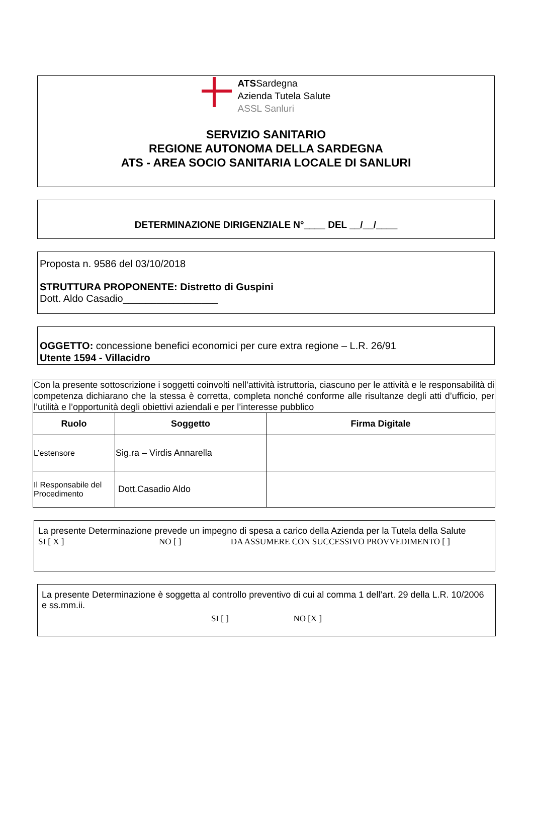ATSSardegna
Azienda Tutela Salute
ASSL Sanluri
SERVIZIO SANITARIO
REGIONE AUTONOMA DELLA SARDEGNA
ATS - AREA SOCIO SANITARIA LOCALE DI SANLURI
DETERMINAZIONE DIRIGENZIALE N°____ DEL __/__/____
Proposta n. 9586 del 03/10/2018
STRUTTURA PROPONENTE: Distretto di Guspini
Dott. Aldo Casadio_________________
OGGETTO: concessione benefici economici per cure extra regione – L.R. 26/91
Utente 1594 - Villacidro
| Con la presente sottoscrizione i soggetti coinvolti nell’attività istruttoria, ciascuno per le attività e le responsabilità di competenza dichiarano che la stessa è corretta, completa nonché conforme alle risultanze degli atti d’ufficio, per l’utilità e l’opportunità degli obiettivi aziendali e per l’interesse pubblico | | |
| Ruolo | Soggetto | Firma Digitale |
| L’estensore | Sig.ra – Virdis Annarella | |
| Il Responsabile del Procedimento | Dott.Casadio Aldo | |
La presente Determinazione prevede un impegno di spesa a carico della Azienda per la Tutela della Salute
SI [ X ] NO [ ] DA ASSUMERE CON SUCCESSIVO PROVVEDIMENTO [ ]
La presente Determinazione è soggetta al controllo preventivo di cui al comma 1 dell’art. 29 della L.R. 10/2006 e ss.mm.ii.
SI [ ] NO [X ]